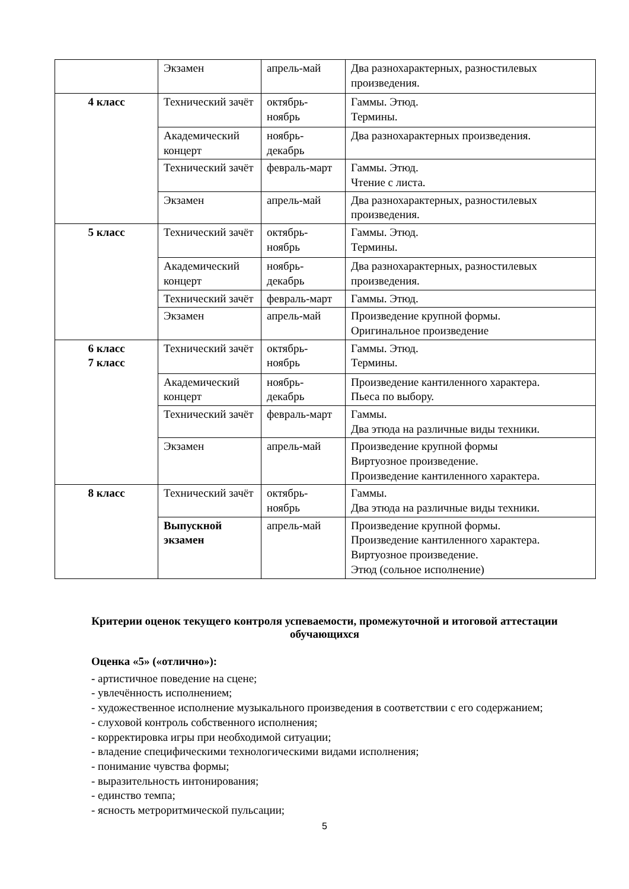| | Экзамен | апрель-май | Два разнохарактерных, разностилевых произведения. |
| 4 класс | Технический зачёт | октябрь-ноябрь | Гаммы. Этюд. Термины. |
| | Академический концерт | ноябрь-декабрь | Два разнохарактерных произведения. |
| | Технический зачёт | февраль-март | Гаммы. Этюд. Чтение с листа. |
| | Экзамен | апрель-май | Два разнохарактерных, разностилевых произведения. |
| 5 класс | Технический зачёт | октябрь-ноябрь | Гаммы. Этюд. Термины. |
| | Академический концерт | ноябрь-декабрь | Два разнохарактерных, разностилевых произведения. |
| | Технический зачёт | февраль-март | Гаммы. Этюд. |
| | Экзамен | апрель-май | Произведение крупной формы. Оригинальное произведение |
| 6 класс 7 класс | Технический зачёт | октябрь-ноябрь | Гаммы. Этюд. Термины. |
| | Академический концерт | ноябрь-декабрь | Произведение кантиленного характера. Пьеса по выбору. |
| | Технический зачёт | февраль-март | Гаммы. Два этюда на различные виды техники. |
| | Экзамен | апрель-май | Произведение крупной формы Виртуозное произведение. Произведение кантиленного характера. |
| 8 класс | Технический зачёт | октябрь-ноябрь | Гаммы. Два этюда на различные виды техники. |
| | Выпускной экзамен | апрель-май | Произведение крупной формы. Произведение кантиленного характера. Виртуозное произведение. Этюд (сольное исполнение) |
Критерии оценок текущего контроля успеваемости, промежуточной и итоговой аттестации обучающихся
Оценка «5» («отлично»):
- артистичное поведение на сцене;
- увлечённость исполнением;
- художественное исполнение музыкального произведения в соответствии с его содержанием;
- слуховой контроль собственного исполнения;
- корректировка игры при необходимой ситуации;
- владение специфическими технологическими видами исполнения;
- понимание чувства формы;
- выразительность интонирования;
- единство темпа;
- ясность метроритмической пульсации;
5